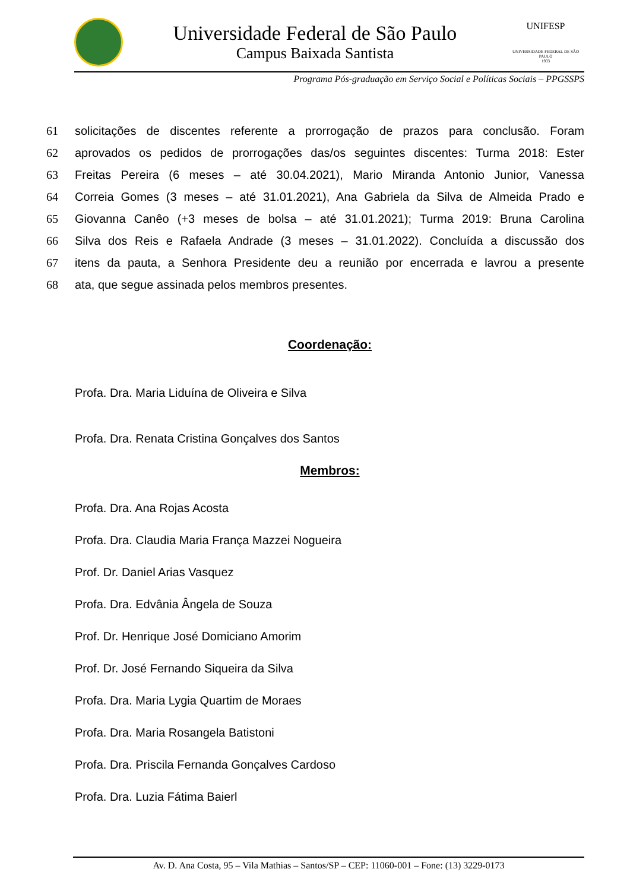Universidade Federal de São Paulo
Campus Baixada Santista
UNIFESP
UNIVERSIDADE FEDERAL DE SÃO PAULO
1933
Programa Pós-graduação em Serviço Social e Políticas Sociais – PPGSSPS
61 solicitações de discentes referente a prorrogação de prazos para conclusão. Foram
62 aprovados os pedidos de prorrogações das/os seguintes discentes: Turma 2018: Ester
63 Freitas Pereira (6 meses – até 30.04.2021), Mario Miranda Antonio Junior, Vanessa
64 Correia Gomes (3 meses – até 31.01.2021), Ana Gabriela da Silva de Almeida Prado e
65 Giovanna Canêo (+3 meses de bolsa – até 31.01.2021); Turma 2019: Bruna Carolina
66 Silva dos Reis e Rafaela Andrade (3 meses – 31.01.2022). Concluída a discussão dos
67 itens da pauta, a Senhora Presidente deu a reunião por encerrada e lavrou a presente
68 ata, que segue assinada pelos membros presentes.
Coordenação:
Profa. Dra. Maria Liduína de Oliveira e Silva
Profa. Dra. Renata Cristina Gonçalves dos Santos
Membros:
Profa. Dra. Ana Rojas Acosta
Profa. Dra. Claudia Maria França Mazzei Nogueira
Prof. Dr. Daniel Arias Vasquez
Profa. Dra. Edvânia Ângela de Souza
Prof. Dr. Henrique José Domiciano Amorim
Prof. Dr. José Fernando Siqueira da Silva
Profa. Dra. Maria Lygia Quartim de Moraes
Profa. Dra. Maria Rosangela Batistoni
Profa. Dra. Priscila Fernanda Gonçalves Cardoso
Profa. Dra. Luzia Fátima Baierl
Av. D. Ana Costa, 95 – Vila Mathias – Santos/SP – CEP: 11060-001 – Fone: (13) 3229-0173